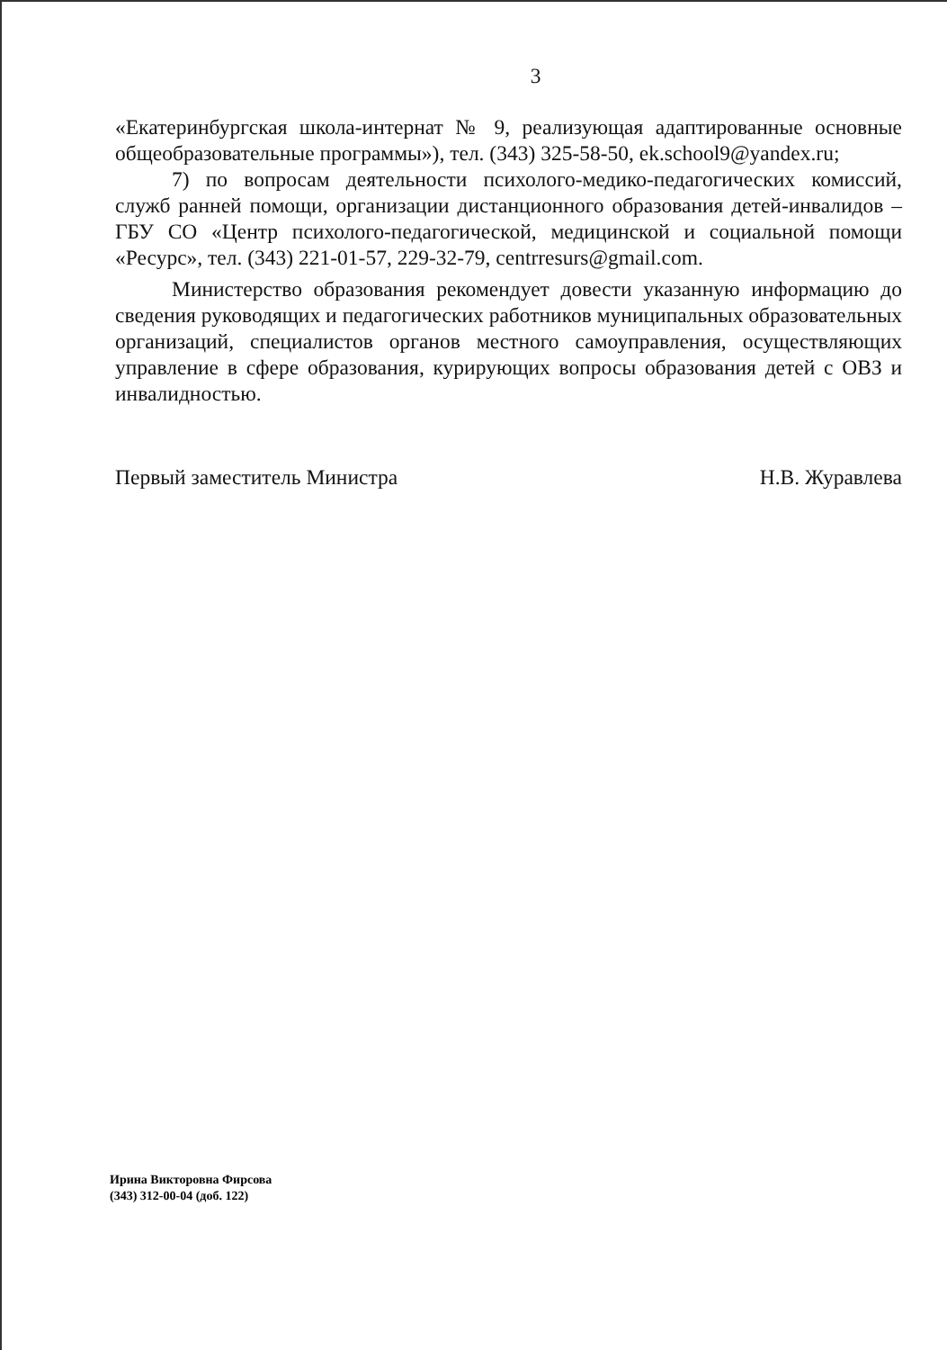3
«Екатеринбургская школа-интернат № 9, реализующая адаптированные основные общеобразовательные программы»), тел. (343) 325-58-50, ek.school9@yandex.ru;
7) по вопросам деятельности психолого-медико-педагогических комиссий, служб ранней помощи, организации дистанционного образования детей-инвалидов – ГБУ СО «Центр психолого-педагогической, медицинской и социальной помощи «Ресурс», тел. (343) 221-01-57, 229-32-79, centrresurs@gmail.com.
Министерство образования рекомендует довести указанную информацию до сведения руководящих и педагогических работников муниципальных образовательных организаций, специалистов органов местного самоуправления, осуществляющих управление в сфере образования, курирующих вопросы образования детей с ОВЗ и инвалидностью.
Первый заместитель Министра Н.В. Журавлева
Ирина Викторовна Фирсова
(343) 312-00-04 (доб. 122)